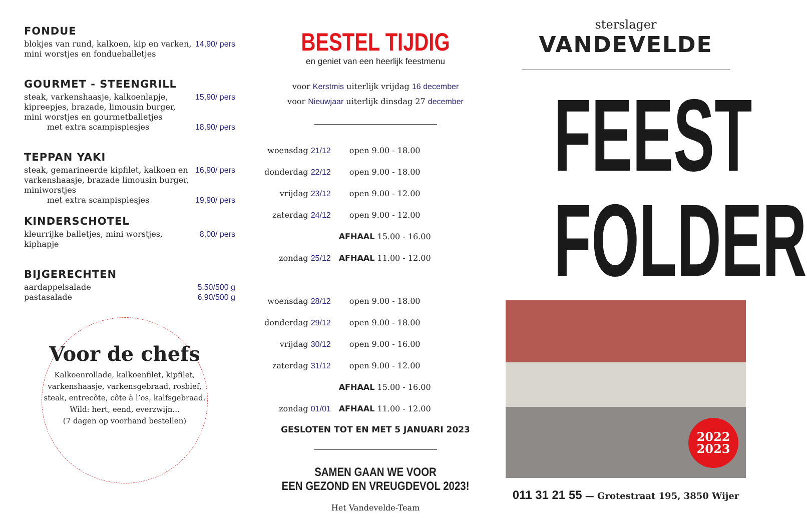FONDUE
blokjes van rund, kalkoen, kip en varken,
mini worstjes en fondueballetjes 14,90/ pers
GOURMET - STEENGRILL
steak, varkenshaasje, kalkoenlapje,
kipreepjes, brazade, limousin burger,
mini worstjes en gourmetballetjes
met extra scampispiesjes 15,90/ pers
18,90/ pers
TEPPAN YAKI
steak, gemarineerde kipfilet, kalkoen en
varkenshaasje, brazade limousin burger,
miniworstjes
met extra scampispiesjes 16,90/ pers
19,90/ pers
KINDERSCHOTEL
kleurrijke balletjes, mini worstjes, kiphapje 8,00/ pers
BIJGERECHTEN
aardappelsalade
pastasalade 5,50/500 g
6,90/500 g
Voor de chefs
Kalkoenrollade, kalkoenfilet, kipfilet,
varkenshaasje, varkensgebraad, rosbief,
steak, entrecôte, côte à l’os, kalfsgebraad.
Wild: hert, eend, everzwijn...
(7 dagen op voorhand bestellen)
BESTEL TIJDIG
en geniet van een heerlijk feestmenu
voor Kerstmis uiterlijk vrijdag 16 december
voor Nieuwjaar uiterlijk dinsdag 27 december
| woensdag 21/12 | open 9.00 - 18.00 |
| donderdag 22/12 | open 9.00 - 18.00 |
| vrijdag 23/12 | open 9.00 - 12.00 |
| zaterdag 24/12 | open 9.00 - 12.00 |
| | AFHAAL 15.00 - 16.00 |
| zondag 25/12 | AFHAAL 11.00 - 12.00 |
| woensdag 28/12 | open 9.00 - 18.00 |
| donderdag 29/12 | open 9.00 - 18.00 |
| vrijdag 30/12 | open 9.00 - 16.00 |
| zaterdag 31/12 | open 9.00 - 12.00 |
| | AFHAAL 15.00 - 16.00 |
| zondag 01/01 | AFHAAL 11.00 - 12.00 |
GESLOTEN TOT EN MET 5 JANUARI 2023
SAMEN GAAN WE VOOR
EEN GEZOND EN VREUGDEVOL 2023!
Het Vandevelde-Team
sterslager
VANDEVELDE
FEEST
FOLDER
2022
2023
011 31 21 55 — Grotestraat 195, 3850 Wijer